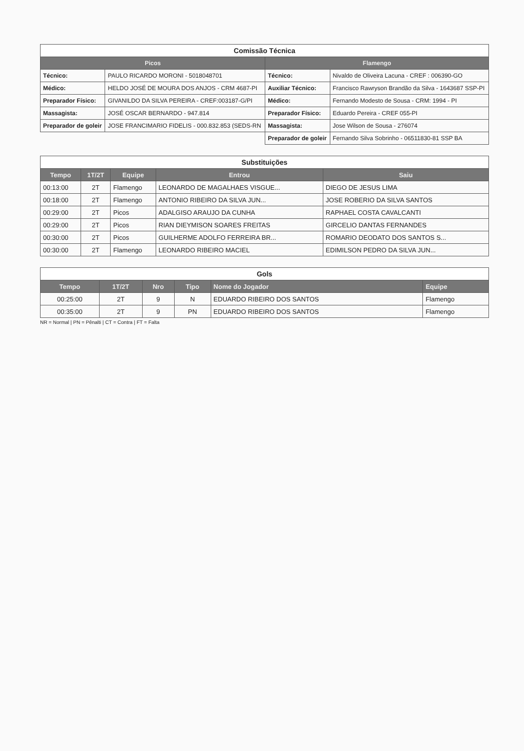| Comissão Técnica | | | |
| Picos | | Flamengo | |
| Técnico: | PAULO RICARDO MORONI - 5018048701 | Técnico: | Nivaldo de Oliveira Lacuna - CREF : 006390-GO |
| Médico: | HELDO JOSÉ DE MOURA DOS ANJOS - CRM 4687-PI | Auxiliar Técnico: | Francisco Rawryson Brandão da Silva - 1643687 SSP-PI |
| Preparador Físico: | GIVANILDO DA SILVA PEREIRA - CREF:003187-G/PI | Médico: | Fernando Modesto de Sousa - CRM: 1994 - PI |
| Massagista: | JOSÉ OSCAR BERNARDO - 947.814 | Preparador Físico: | Eduardo Pereira - CREF 055-PI |
| Preparador de goleir | JOSE FRANCIMARIO FIDELIS - 000.832.853 (SEDS-RN | Massagista: | Jose Wilson de Sousa - 276074 |
| | | Preparador de goleir | Fernando Silva Sobrinho - 06511830-81 SSP BA |
| Substituições | | | | |
| Tempo | 1T/2T | Equipe | Entrou | Saiu |
| 00:13:00 | 2T | Flamengo | LEONARDO DE MAGALHAES VISGUE... | DIEGO DE JESUS LIMA |
| 00:18:00 | 2T | Flamengo | ANTONIO RIBEIRO DA SILVA JUN... | JOSE ROBERIO DA SILVA SANTOS |
| 00:29:00 | 2T | Picos | ADALGISO ARAUJO DA CUNHA | RAPHAEL COSTA CAVALCANTI |
| 00:29:00 | 2T | Picos | RIAN DIEYMISON SOARES FREITAS | GIRCELIO DANTAS FERNANDES |
| 00:30:00 | 2T | Picos | GUILHERME ADOLFO FERREIRA BR... | ROMARIO DEODATO DOS SANTOS S... |
| 00:30:00 | 2T | Flamengo | LEONARDO RIBEIRO MACIEL | EDIMILSON PEDRO DA SILVA JUN... |
| Gols | | | | | |
| Tempo | 1T/2T | Nro | Tipo | Nome do Jogador | Equipe |
| 00:25:00 | 2T | 9 | N | EDUARDO RIBEIRO DOS SANTOS | Flamengo |
| 00:35:00 | 2T | 9 | PN | EDUARDO RIBEIRO DOS SANTOS | Flamengo |
NR = Normal | PN = Pênalti | CT = Contra | FT = Falta